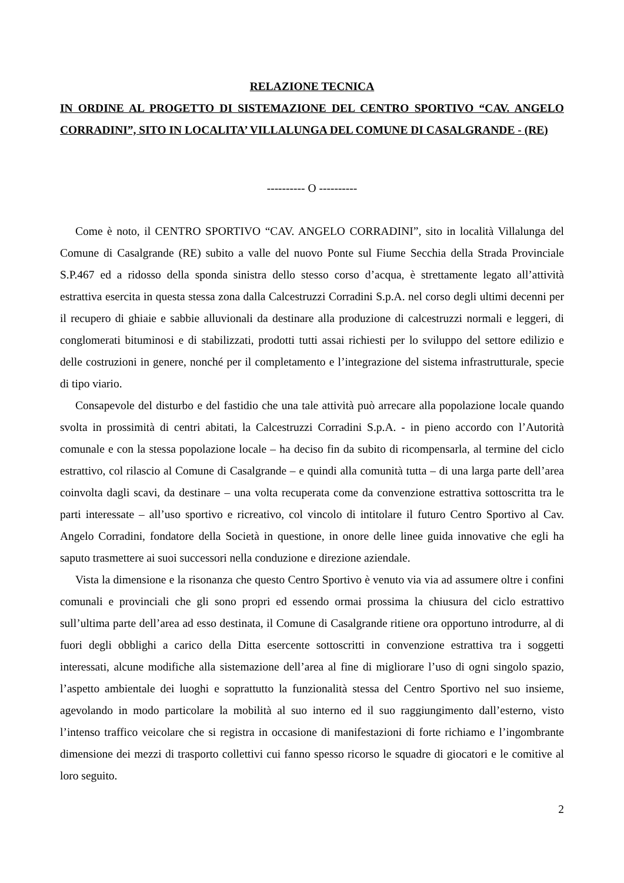RELAZIONE TECNICA
IN ORDINE AL PROGETTO DI SISTEMAZIONE DEL CENTRO SPORTIVO “CAV. ANGELO CORRADINI”, SITO IN LOCALITA’ VILLALUNGA DEL COMUNE DI CASALGRANDE - (RE)
---------- O ----------
Come è noto, il CENTRO SPORTIVO “CAV. ANGELO CORRADINI”, sito in località Villalunga del Comune di Casalgrande (RE) subito a valle del nuovo Ponte sul Fiume Secchia della Strada Provinciale S.P.467 ed a ridosso della sponda sinistra dello stesso corso d’acqua, è strettamente legato all’attività estrattiva esercita in questa stessa zona dalla Calcestruzzi Corradini S.p.A. nel corso degli ultimi decenni per il recupero di ghiaie e sabbie alluvionali da destinare alla produzione di calcestruzzi normali e leggeri, di conglomerati bituminosi e di stabilizzati, prodotti tutti assai richiesti per lo sviluppo del settore edilizio e delle costruzioni in genere, nonché per il completamento e l’integrazione del sistema infrastrutturale, specie di tipo viario.
Consapevole del disturbo e del fastidio che una tale attività può arrecare alla popolazione locale quando svolta in prossimità di centri abitati, la Calcestruzzi Corradini S.p.A. - in pieno accordo con l’Autorità comunale e con la stessa popolazione locale – ha deciso fin da subito di ricompensarla, al termine del ciclo estrattivo, col rilascio al Comune di Casalgrande – e quindi alla comunità tutta – di una larga parte dell’area coinvolta dagli scavi, da destinare – una volta recuperata come da convenzione estrattiva sottoscritta tra le parti interessate – all’uso sportivo e ricreativo, col vincolo di intitolare il futuro Centro Sportivo al Cav. Angelo Corradini, fondatore della Società in questione, in onore delle linee guida innovative che egli ha saputo trasmettere ai suoi successori nella conduzione e direzione aziendale.
Vista la dimensione e la risonanza che questo Centro Sportivo è venuto via via ad assumere oltre i confini comunali e provinciali che gli sono propri ed essendo ormai prossima la chiusura del ciclo estrattivo sull’ultima parte dell’area ad esso destinata, il Comune di Casalgrande ritiene ora opportuno introdurre, al di fuori degli obblighi a carico della Ditta esercente sottoscritti in convenzione estrattiva tra i soggetti interessati, alcune modifiche alla sistemazione dell’area al fine di migliorare l’uso di ogni singolo spazio, l’aspetto ambientale dei luoghi e soprattutto la funzionalità stessa del Centro Sportivo nel suo insieme, agevolando in modo particolare la mobilità al suo interno ed il suo raggiungimento dall’esterno, visto l’intenso traffico veicolare che si registra in occasione di manifestazioni di forte richiamo e l’ingombrante dimensione dei mezzi di trasporto collettivi cui fanno spesso ricorso le squadre di giocatori e le comitive al loro seguito.
2